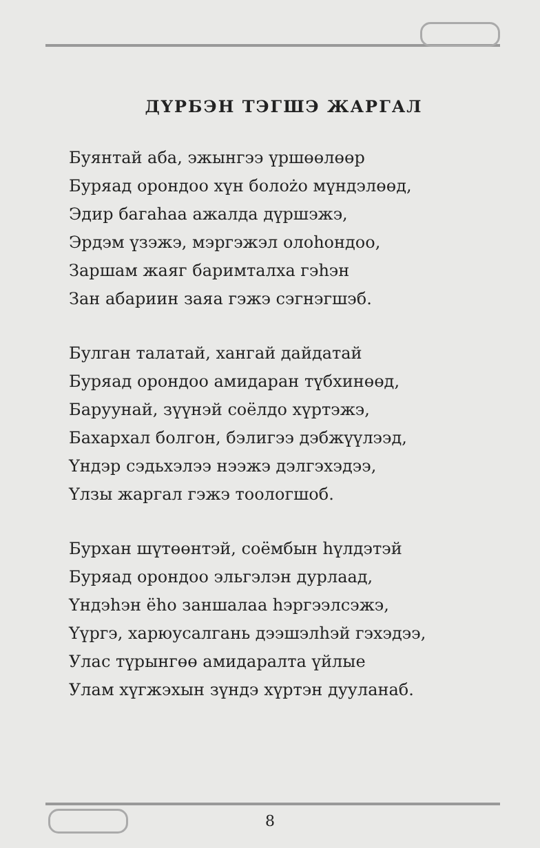ДҮРБЭН ТЭГШЭ ЖАРГАЛ
Буянтай аба, эжынгээ үршөөлөөр
Буряад орондоо хүн болożо мүндэлөөд,
Эдир багаһаа ажалда дүршэжэ,
Эрдэм үзэжэ, мэргэжэл олоһондоо,
Заршам жаяг баримталха гэһэн
Зан абариин заяа гэжэ сэгнэгшэб.
Булган талатай, хангай дайдатай
Буряад орондоо амидаран түбхинөөд,
Баруунай, зүүнэй соёлдо хүртэжэ,
Бахархал болгон, бэлигээ дэбжүүлээд,
Үндэр сэдьхэлээ нээжэ дэлгэхэдээ,
Үлзы жаргал гэжэ тоологшоб.
Бурхан шүтөөнтэй, соёмбын һүлдэтэй
Буряад орондоо эльгэлэн дурлаад,
Үндэһэн ёһо заншалаа һэргээлсэжэ,
Үүргэ, харюусалгань дээшэлһэй гэхэдээ,
Улас түрынгөө амидаралта үйлые
Улам хүгжэхын зүндэ хүртэн дууланаб.
8